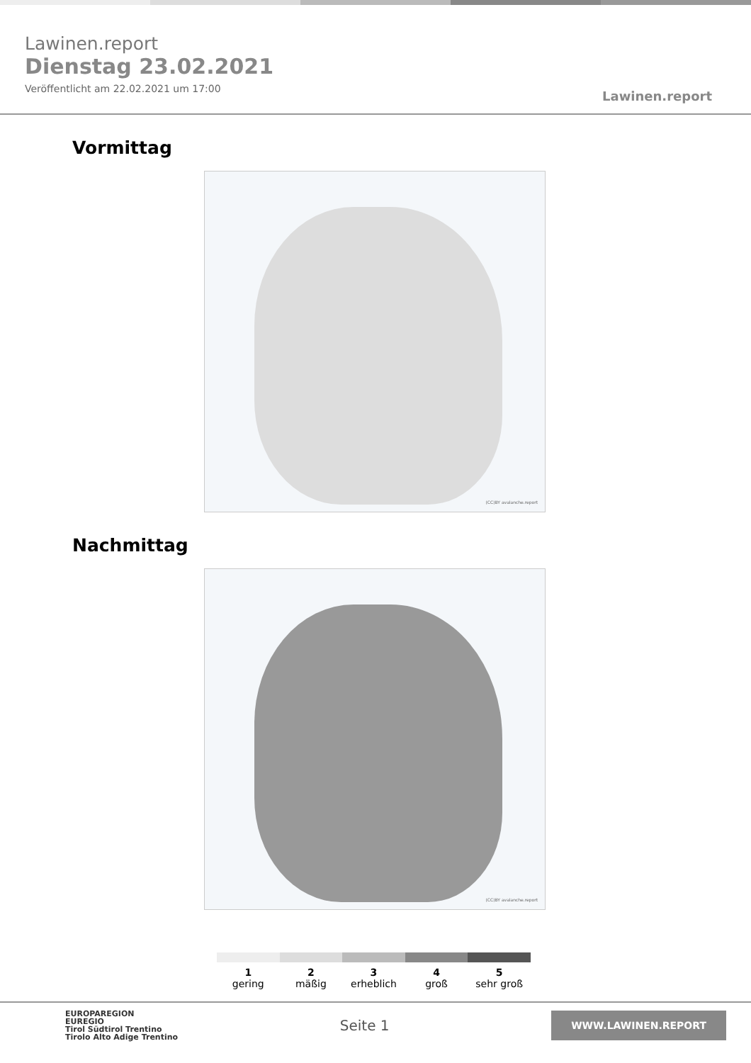Lawinen.report
Dienstag 23.02.2021
Veröffentlicht am 22.02.2021 um 17:00
Lawinen.report
Vormittag
(CC)BY avalanche.report
Nachmittag
(CC)BY avalanche.report
1
gering
2
mäßig
3
erheblich
4
groß
5
sehr groß
EUROPAREGION
EUREGIO
Tirol Südtirol Trentino
Tirolo Alto Adige Trentino
Seite 1
WWW.LAWINEN.REPORT